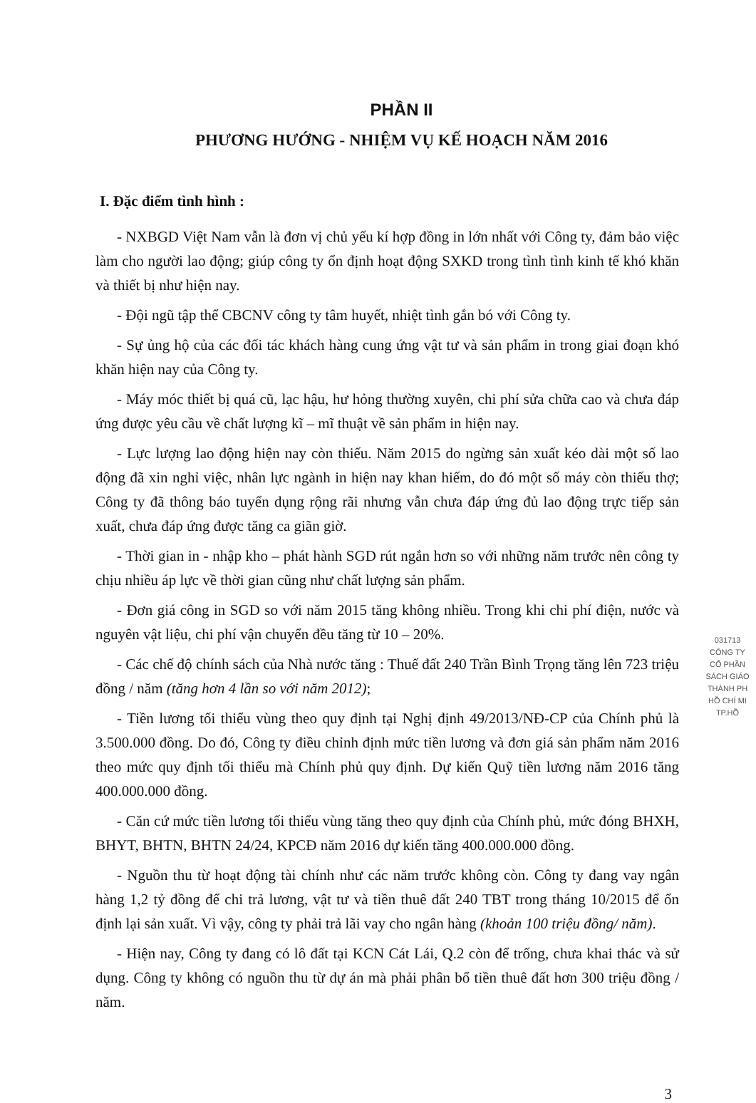PHẦN II
PHƯƠNG HƯỚNG - NHIỆM VỤ KẾ HOẠCH NĂM 2016
I. Đặc điểm tình hình :
- NXBGD Việt Nam vẫn là đơn vị chủ yếu kí hợp đồng in lớn nhất với Công ty, đảm bảo việc làm cho người lao động; giúp công ty ổn định hoạt động SXKD trong tình tình kinh tế khó khăn và thiết bị như hiện nay.
- Đội ngũ tập thể CBCNV công ty tâm huyết, nhiệt tình gắn bó với Công ty.
- Sự ủng hộ của các đối tác khách hàng cung ứng vật tư và sản phẩm in trong giai đoạn khó khăn hiện nay của Công ty.
- Máy móc thiết bị quá cũ, lạc hậu, hư hỏng thường xuyên, chi phí sửa chữa cao và chưa đáp ứng được yêu cầu về chất lượng kĩ – mĩ thuật về sản phẩm in hiện nay.
- Lực lượng lao động hiện nay còn thiếu. Năm 2015 do ngừng sản xuất kéo dài một số lao động đã xin nghỉ việc, nhân lực ngành in hiện nay khan hiếm, do đó một số máy còn thiếu thợ; Công ty đã thông báo tuyển dụng rộng rãi nhưng vẫn chưa đáp ứng đủ lao động trực tiếp sản xuất, chưa đáp ứng được tăng ca giãn giờ.
- Thời gian in - nhập kho – phát hành SGD rút ngắn hơn so với những năm trước nên công ty chịu nhiều áp lực về thời gian cũng như chất lượng sản phẩm.
- Đơn giá công in SGD so với năm 2015 tăng không nhiều. Trong khi chi phí điện, nước và nguyên vật liệu, chi phí vận chuyển đều tăng từ 10 – 20%.
- Các chế độ chính sách của Nhà nước tăng : Thuế đất 240 Trần Bình Trọng tăng lên 723 triệu đồng / năm (tăng hơn 4 lần so với năm 2012);
- Tiền lương tối thiểu vùng theo quy định tại Nghị định 49/2013/NĐ-CP của Chính phủ là 3.500.000 đồng. Do đó, Công ty điều chỉnh định mức tiền lương và đơn giá sản phẩm năm 2016 theo mức quy định tối thiểu mà Chính phủ quy định. Dự kiến Quỹ tiền lương năm 2016 tăng 400.000.000 đồng.
- Căn cứ mức tiền lương tối thiểu vùng tăng theo quy định của Chính phủ, mức đóng BHXH, BHYT, BHTN, BHTN 24/24, KPCĐ năm 2016 dự kiến tăng 400.000.000 đồng.
- Nguồn thu từ hoạt động tài chính như các năm trước không còn. Công ty đang vay ngân hàng 1,2 tỷ đồng để chi trả lương, vật tư và tiền thuê đất 240 TBT trong tháng 10/2015 để ổn định lại sản xuất. Vì vậy, công ty phải trả lãi vay cho ngân hàng (khoản 100 triệu đồng/ năm).
- Hiện nay, Công ty đang có lô đất tại KCN Cát Lái, Q.2 còn để trống, chưa khai thác và sử dụng. Công ty không có nguồn thu từ dự án mà phải phân bổ tiền thuê đất hơn 300 triệu đồng / năm.
3
031713
CÔNG TY
CỔ PHẦN
SÁCH GIÁO
THÀNH PH
HỒ CHÍ MI
TP.HỒ